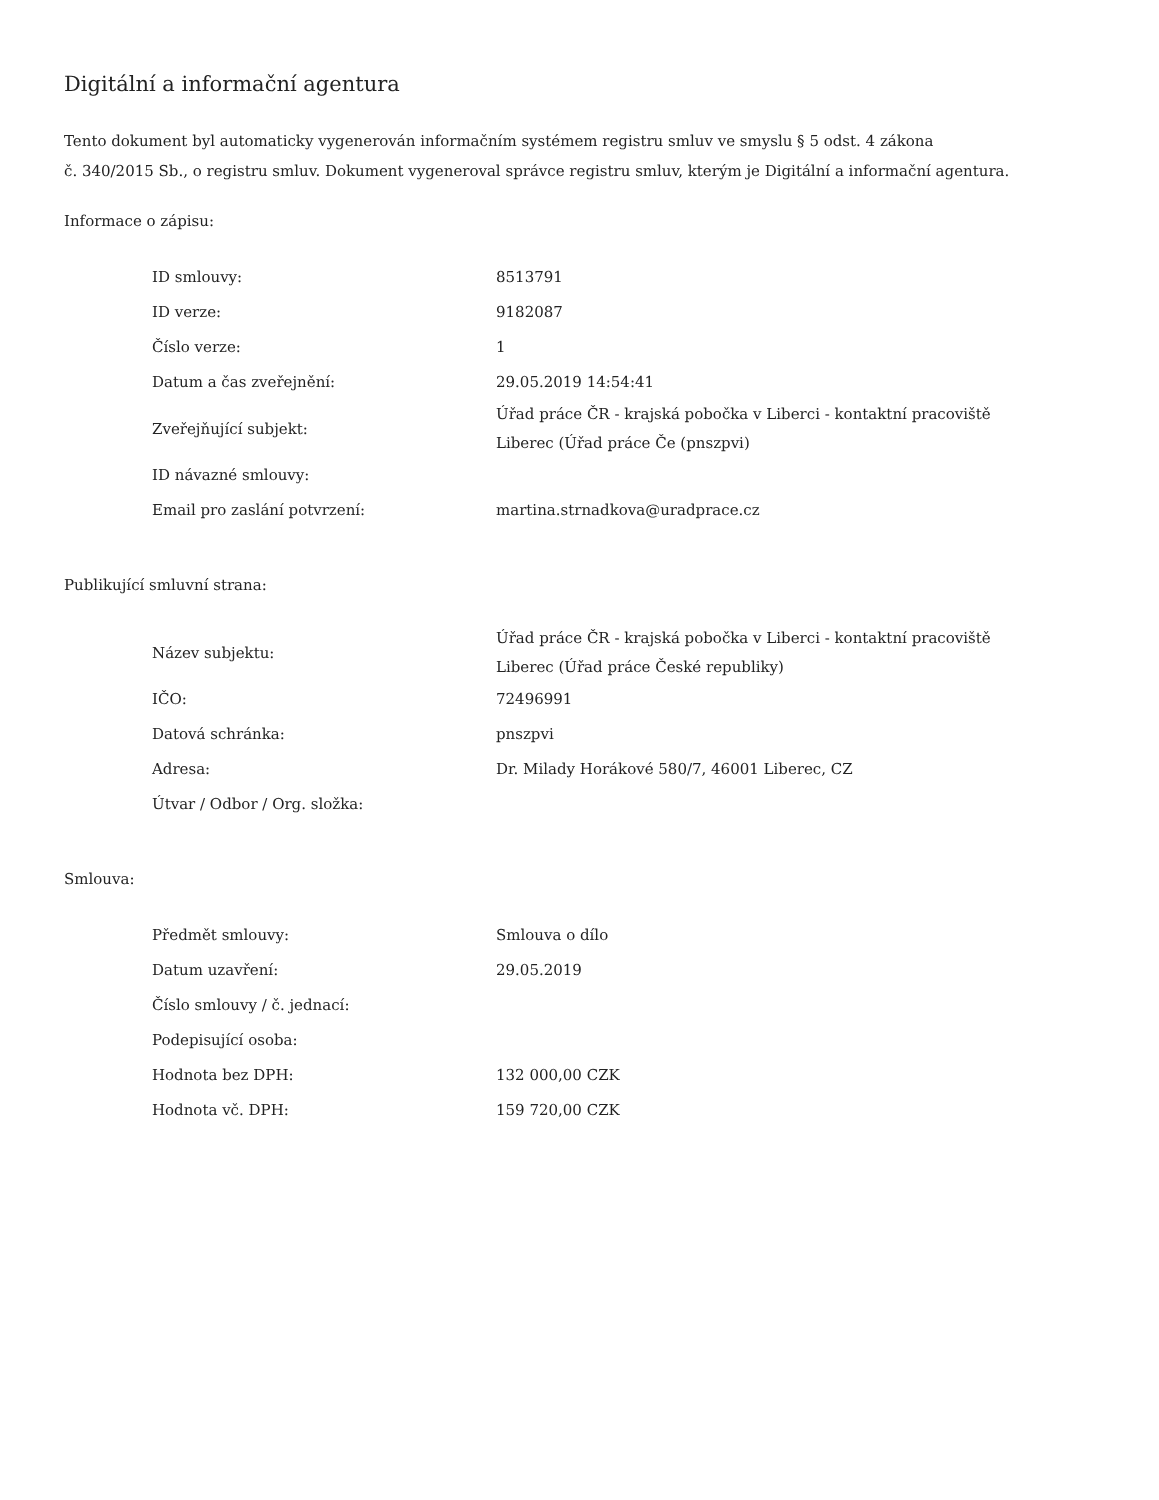Digitální a informační agentura
Tento dokument byl automaticky vygenerován informačním systémem registru smluv ve smyslu § 5 odst. 4 zákona
č. 340/2015 Sb., o registru smluv. Dokument vygeneroval správce registru smluv, kterým je Digitální a informační agentura.
Informace o zápisu:
| ID smlouvy: | 8513791 |
| ID verze: | 9182087 |
| Číslo verze: | 1 |
| Datum a čas zveřejnění: | 29.05.2019 14:54:41 |
| Zveřejňující subjekt: | Úřad práce ČR - krajská pobočka v Liberci - kontaktní pracoviště Liberec (Úřad práce Če (pnszpvi) |
| ID návazné smlouvy: | |
| Email pro zaslání potvrzení: | martina.strnadkova@uradprace.cz |
Publikující smluvní strana:
| Název subjektu: | Úřad práce ČR - krajská pobočka v Liberci - kontaktní pracoviště Liberec (Úřad práce České republiky) |
| IČO: | 72496991 |
| Datová schránka: | pnszpvi |
| Adresa: | Dr. Milady Horákové 580/7, 46001 Liberec, CZ |
| Útvar / Odbor / Org. složka: | |
Smlouva:
| Předmět smlouvy: | Smlouva o dílo |
| Datum uzavření: | 29.05.2019 |
| Číslo smlouvy / č. jednací: | |
| Podepisující osoba: | |
| Hodnota bez DPH: | 132 000,00 CZK |
| Hodnota vč. DPH: | 159 720,00 CZK |